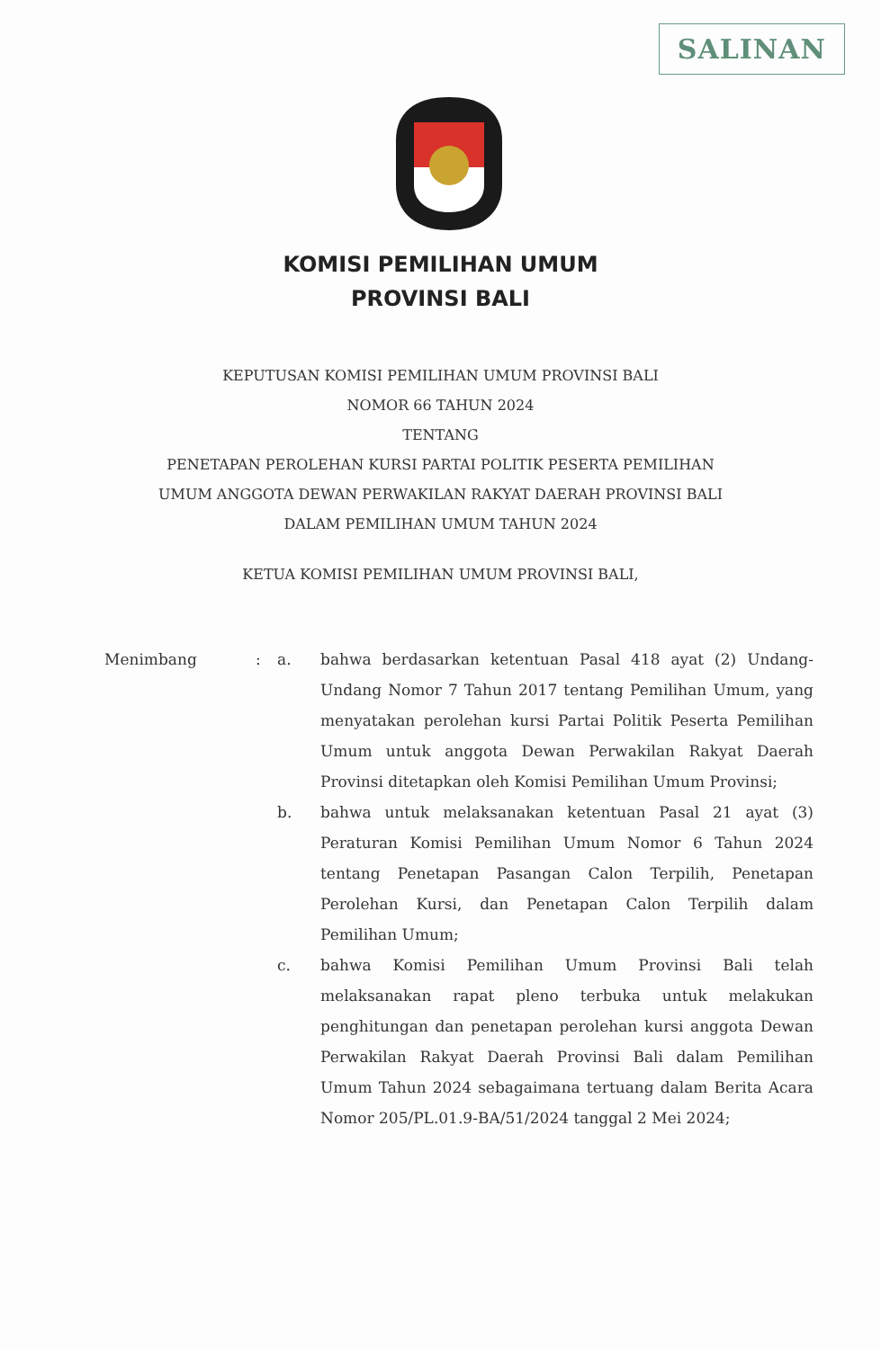SALINAN
KOMISI PEMILIHAN UMUM
PROVINSI BALI
KEPUTUSAN KOMISI PEMILIHAN UMUM PROVINSI BALI
NOMOR 66 TAHUN 2024
TENTANG
PENETAPAN PEROLEHAN KURSI PARTAI POLITIK PESERTA PEMILIHAN
UMUM ANGGOTA DEWAN PERWAKILAN RAKYAT DAERAH PROVINSI BALI
DALAM PEMILIHAN UMUM TAHUN 2024
KETUA KOMISI PEMILIHAN UMUM PROVINSI BALI,
Menimbang : a. bahwa berdasarkan ketentuan Pasal 418 ayat (2) Undang-Undang Nomor 7 Tahun 2017 tentang Pemilihan Umum, yang menyatakan perolehan kursi Partai Politik Peserta Pemilihan Umum untuk anggota Dewan Perwakilan Rakyat Daerah Provinsi ditetapkan oleh Komisi Pemilihan Umum Provinsi;
b. bahwa untuk melaksanakan ketentuan Pasal 21 ayat (3) Peraturan Komisi Pemilihan Umum Nomor 6 Tahun 2024 tentang Penetapan Pasangan Calon Terpilih, Penetapan Perolehan Kursi, dan Penetapan Calon Terpilih dalam Pemilihan Umum;
c. bahwa Komisi Pemilihan Umum Provinsi Bali telah melaksanakan rapat pleno terbuka untuk melakukan penghitungan dan penetapan perolehan kursi anggota Dewan Perwakilan Rakyat Daerah Provinsi Bali dalam Pemilihan Umum Tahun 2024 sebagaimana tertuang dalam Berita Acara Nomor 205/PL.01.9-BA/51/2024 tanggal 2 Mei 2024;